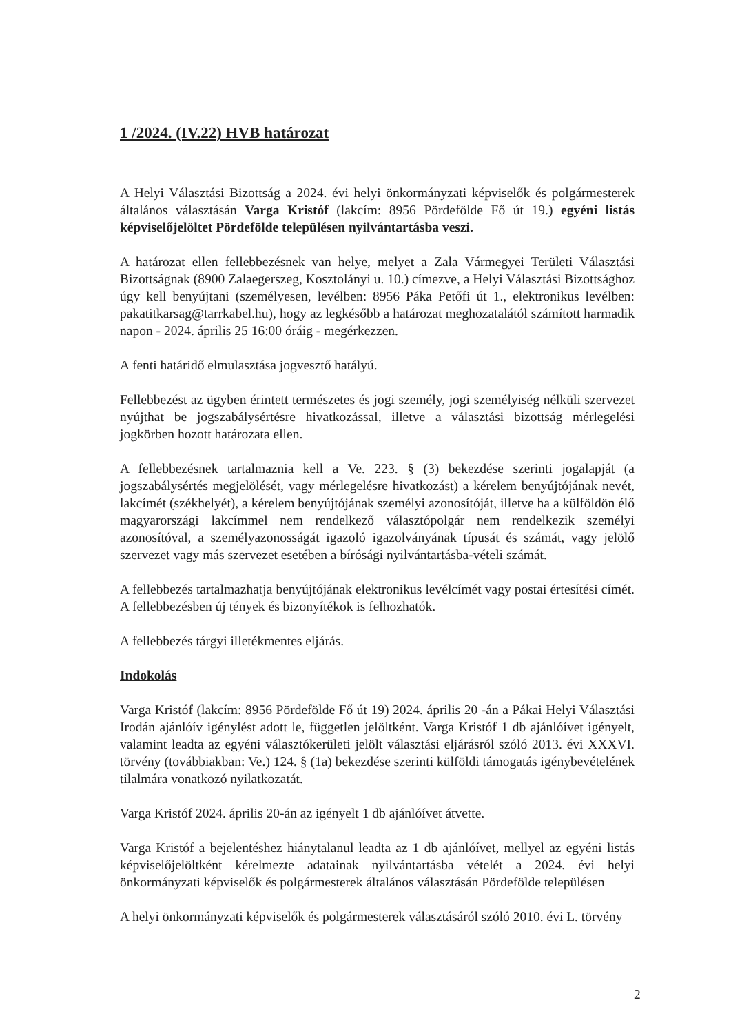1 /2024. (IV.22) HVB határozat
A Helyi Választási Bizottság a 2024. évi helyi önkormányzati képviselők és polgármesterek általános választásán Varga Kristóf (lakcím: 8956 Pördefölde Fő út 19.) egyéni listás képviselőjelöltet Pördefölde településen nyilvántartásba veszi.
A határozat ellen fellebbezésnek van helye, melyet a Zala Vármegyei Területi Választási Bizottságnak (8900 Zalaegerszeg, Kosztolányi u. 10.) címezve, a Helyi Választási Bizottsághoz úgy kell benyújtani (személyesen, levélben: 8956 Páka Petőfi út 1., elektronikus levélben: pakatitkarsag@tarrkabel.hu), hogy az legkésőbb a határozat meghozatalától számított harmadik napon - 2024. április 25 16:00 óráig - megérkezzen.
A fenti határidő elmulasztása jogvesztő hatályú.
Fellebbezést az ügyben érintett természetes és jogi személy, jogi személyiség nélküli szervezet nyújthat be jogszabálysértésre hivatkozással, illetve a választási bizottság mérlegelési jogkörben hozott határozata ellen.
A fellebbezésnek tartalmaznia kell a Ve. 223. § (3) bekezdése szerinti jogalapját (a jogszabálysértés megjelölését, vagy mérlegelésre hivatkozást) a kérelem benyújtójának nevét, lakcímét (székhelyét), a kérelem benyújtójának személyi azonosítóját, illetve ha a külföldön élő magyarországi lakcímmel nem rendelkező választópolgár nem rendelkezik személyi azonosítóval, a személyazonosságát igazoló igazolványának típusát és számát, vagy jelölő szervezet vagy más szervezet esetében a bírósági nyilvántartásba-vételi számát.
A fellebbezés tartalmazhatja benyújtójának elektronikus levélcímét vagy postai értesítési címét. A fellebbezésben új tények és bizonyítékok is felhozhatók.
A fellebbezés tárgyi illetékmentes eljárás.
Indokolás
Varga Kristóf (lakcím: 8956 Pördefölde Fő út 19) 2024. április 20 -án a Pákai Helyi Választási Irodán ajánlóív igénylést adott le, független jelöltként. Varga Kristóf 1 db ajánlóívet igényelt, valamint leadta az egyéni választókerületi jelölt választási eljárásról szóló 2013. évi XXXVI. törvény (továbbiakban: Ve.) 124. § (1a) bekezdése szerinti külföldi támogatás igénybevételének tilalmára vonatkozó nyilatkozatát.
Varga Kristóf 2024. április 20-án az igényelt 1 db ajánlóívet átvette.
Varga Kristóf a bejelentéshez hiánytalanul leadta az 1 db ajánlóívet, mellyel az egyéni listás képviselőjelöltként kérelmezte adatainak nyilvántartásba vételét a 2024. évi helyi önkormányzati képviselők és polgármesterek általános választásán Pördefölde településen
A helyi önkormányzati képviselők és polgármesterek választásáról szóló 2010. évi L. törvény
2